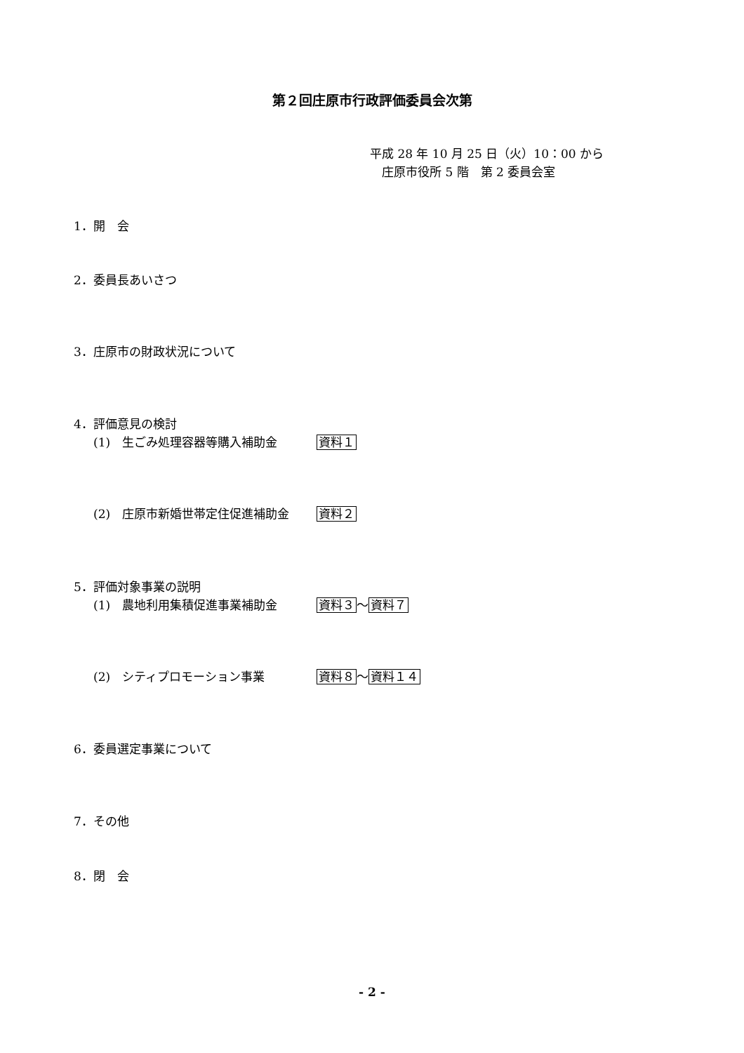第２回庄原市行政評価委員会次第
平成 28 年 10 月 25 日（火）10：00 から
　庄原市役所 5 階　第 2 委員会室
1．開　会
2．委員長あいさつ
3．庄原市の財政状況について
4．評価意見の検討
(1)　生ごみ処理容器等購入補助金 資料１
(2)　庄原市新婚世帯定住促進補助金 資料２
5．評価対象事業の説明
(1)　農地利用集積促進事業補助金 資料３～資料７
(2)　シティプロモーション事業 資料８～資料１４
6．委員選定事業について
7．その他
8．閉　会
- 2 -